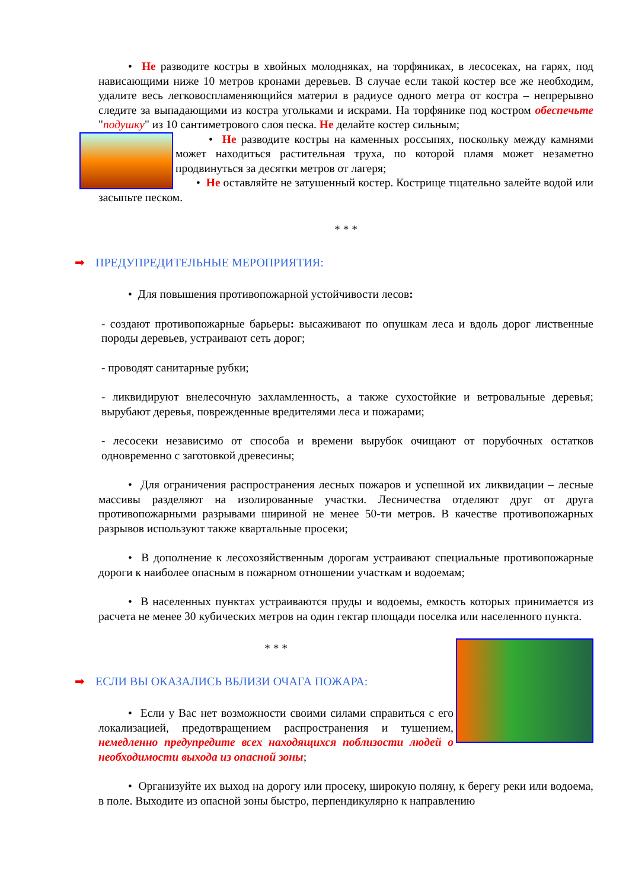• Не разводите костры в хвойных молодняках, на торфяниках, в лесосеках, на гарях, под нависающими ниже 10 метров кронами деревьев. В случае если такой костер все же необходим, удалите весь легковоспламеняющийся материл в радиусе одного метра от костра – непрерывно следите за выпадающими из костра угольками и искрами. На торфянике под костром обеспечьте "подушку" из 10 сантиметрового слоя песка. Не делайте костер сильным;
• Не разводите костры на каменных россыпях, поскольку между камнями может находиться растительная труха, по которой пламя может незаметно продвинуться за десятки метров от лагеря;
• Не оставляйте не затушенный костер. Кострище тщательно залейте водой или засыпьте песком.
* * *
➡ ПРЕДУПРЕДИТЕЛЬНЫЕ МЕРОПРИЯТИЯ:
• Для повышения противопожарной устойчивости лесов:
- создают противопожарные барьеры: высаживают по опушкам леса и вдоль дорог лиственные породы деревьев, устраивают сеть дорог;
- проводят санитарные рубки;
- ликвидируют внелесочную захламленность, а также сухостойкие и ветровальные деревья; вырубают деревья, поврежденные вредителями леса и пожарами;
- лесосеки независимо от способа и времени вырубок очищают от порубочных остатков одновременно с заготовкой древесины;
• Для ограничения распространения лесных пожаров и успешной их ликвидации – лесные массивы разделяют на изолированные участки. Лесничества отделяют друг от друга противопожарными разрывами шириной не менее 50-ти метров. В качестве противопожарных разрывов используют также квартальные просеки;
• В дополнение к лесохозяйственным дорогам устраивают специальные противопожарные дороги к наиболее опасным в пожарном отношении участкам и водоемам;
• В населенных пунктах устраиваются пруды и водоемы, емкость которых принимается из расчета не менее 30 кубических метров на один гектар площади поселка или населенного пункта.
* * *
➡ ЕСЛИ ВЫ ОКАЗАЛИСЬ ВБЛИЗИ ОЧАГА ПОЖАРА:
• Если у Вас нет возможности своими силами справиться с его локализацией, предотвращением распространения и тушением, немедленно предупредите всех находящихся поблизости людей о необходимости выхода из опасной зоны;
• Организуйте их выход на дорогу или просеку, широкую поляну, к берегу реки или водоема, в поле. Выходите из опасной зоны быстро, перпендикулярно к направлению